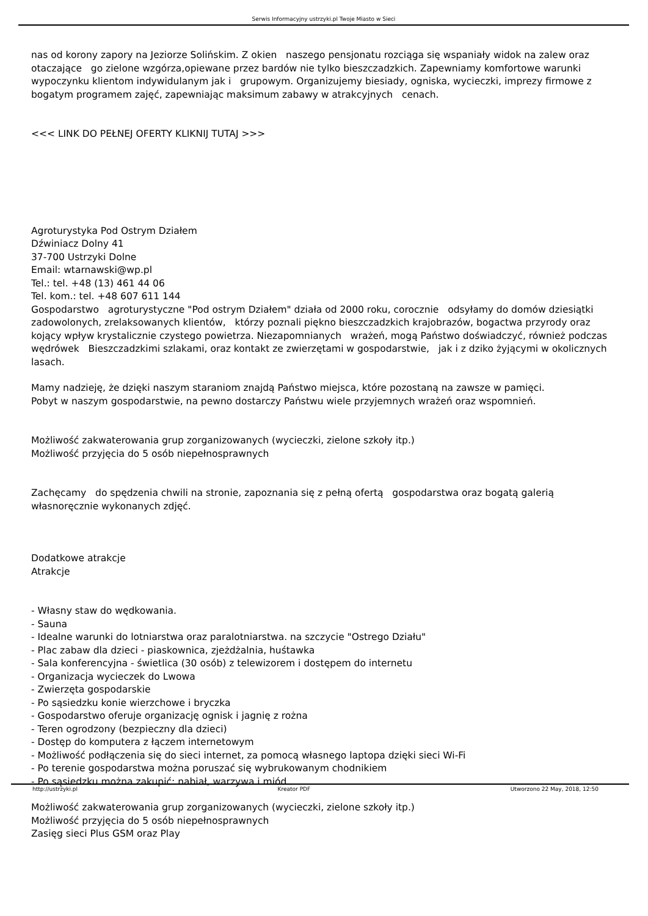Serwis Informacyjny ustrzyki.pl Twoje Miasto w Sieci
nas od korony zapory na Jeziorze Solińskim. Z okien naszego pensjonatu rozciąga się wspaniały widok na zalew oraz otaczające go zielone wzgórza,opiewane przez bardów nie tylko bieszczadzkich. Zapewniamy komfortowe warunki wypoczynku klientom indywidulanym jak i grupowym. Organizujemy biesiady, ogniska, wycieczki, imprezy firmowe z bogatym programem zajęć, zapewniając maksimum zabawy w atrakcyjnych cenach.
<<< LINK DO PEŁNEJ OFERTY KLIKNIJ TUTAJ >>>
Agroturystyka Pod Ostrym Działem
Dźwiniacz Dolny 41
37-700 Ustrzyki Dolne
Email: wtarnawski@wp.pl
Tel.: tel. +48 (13) 461 44 06
Tel. kom.: tel. +48 607 611 144
Gospodarstwo agroturystyczne "Pod ostrym Działem" działa od 2000 roku, corocznie odsyłamy do domów dziesiątki zadowolonych, zrelaksowanych klientów, którzy poznali piękno bieszczadzkich krajobrazów, bogactwa przyrody oraz kojący wpływ krystalicznie czystego powietrza. Niezapomnianych wrażeń, mogą Państwo doświadczyć, również podczas wędrówek Bieszczadzkimi szlakami, oraz kontakt ze zwierzętami w gospodarstwie, jak i z dziko żyjącymi w okolicznych lasach.
Mamy nadzieję, że dzięki naszym staraniom znajdą Państwo miejsca, które pozostaną na zawsze w pamięci.
Pobyt w naszym gospodarstwie, na pewno dostarczy Państwu wiele przyjemnych wrażeń oraz wspomnień.
Możliwość zakwaterowania grup zorganizowanych (wycieczki, zielone szkoły itp.)
Możliwość przyjęcia do 5 osób niepełnosprawnych
Zachęcamy do spędzenia chwili na stronie, zapoznania się z pełną ofertą gospodarstwa oraz bogatą galerią własnoręcznie wykonanych zdjęć.
Dodatkowe atrakcje
Atrakcje
- Własny staw do wędkowania.
- Sauna
- Idealne warunki do lotniarstwa oraz paralotniarstwa. na szczycie "Ostrego Działu"
- Plac zabaw dla dzieci - piaskownica, zjeżdżalnia, huśtawka
- Sala konferencyjna - świetlica (30 osób) z telewizorem i dostępem do internetu
- Organizacja wycieczek do Lwowa
- Zwierzęta gospodarskie
- Po sąsiedzku konie wierzchowe i bryczka
- Gospodarstwo oferuje organizację ognisk i jagnię z rożna
- Teren ogrodzony (bezpieczny dla dzieci)
- Dostęp do komputera z łączem internetowym
- Możliwość podłączenia się do sieci internet, za pomocą własnego laptopa dzięki sieci Wi-Fi
- Po terenie gospodarstwa można poruszać się wybrukowanym chodnikiem
- Po sąsiedzku można zakupić: nabiał, warzywa i miód
Możliwość zakwaterowania grup zorganizowanych (wycieczki, zielone szkoły itp.)
Możliwość przyjęcia do 5 osób niepełnosprawnych
Zasięg sieci Plus GSM oraz Play
http://ustrzyki.pl Kreator PDF Utworzono 22 May, 2018, 12:50